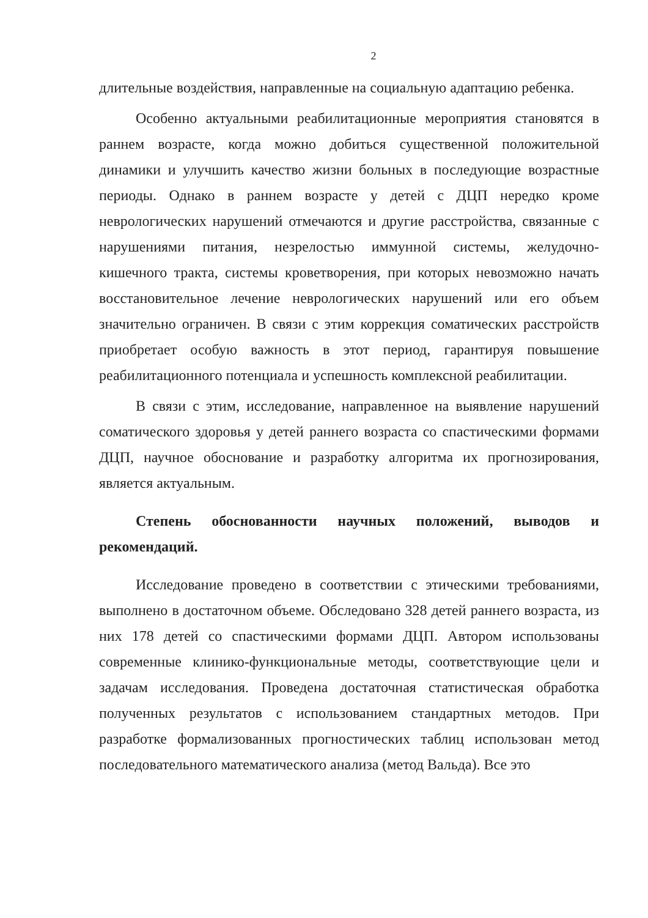2
длительные воздействия, направленные на социальную адаптацию ребенка.
Особенно актуальными реабилитационные мероприятия становятся в раннем возрасте, когда можно добиться существенной положительной динамики и улучшить качество жизни больных в последующие возрастные периоды. Однако в раннем возрасте у детей с ДЦП нередко кроме неврологических нарушений отмечаются и другие расстройства, связанные с нарушениями питания, незрелостью иммунной системы, желудочно-кишечного тракта, системы кроветворения, при которых невозможно начать восстановительное лечение неврологических нарушений или его объем значительно ограничен. В связи с этим коррекция соматических расстройств приобретает особую важность в этот период, гарантируя повышение реабилитационного потенциала и успешность комплексной реабилитации.
В связи с этим, исследование, направленное на выявление нарушений соматического здоровья у детей раннего возраста со спастическими формами ДЦП, научное обоснование и разработку алгоритма их прогнозирования, является актуальным.
Степень обоснованности научных положений, выводов и рекомендаций.
Исследование проведено в соответствии с этическими требованиями, выполнено в достаточном объеме. Обследовано 328 детей раннего возраста, из них 178 детей со спастическими формами ДЦП. Автором использованы современные клинико-функциональные методы, соответствующие цели и задачам исследования. Проведена достаточная статистическая обработка полученных результатов с использованием стандартных методов. При разработке формализованных прогностических таблиц использован метод последовательного математического анализа (метод Вальда). Все это